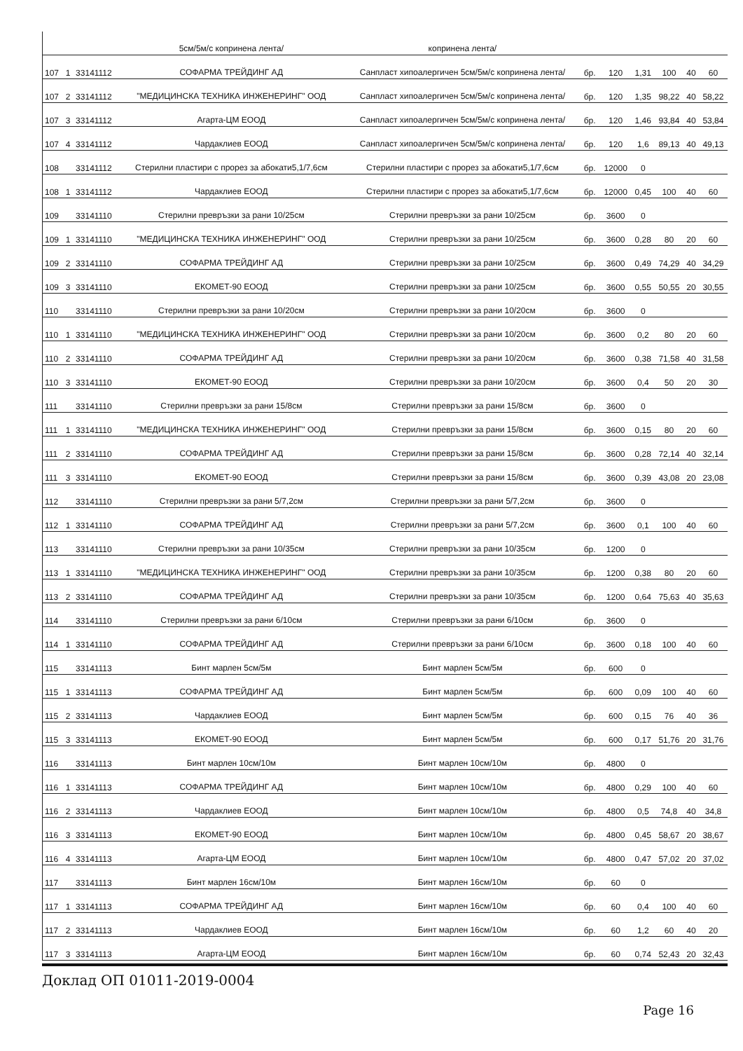| | | | 5см/5м/с копринена лента/ | копринена лента/ | | | | | | |
| 107 | 1 | 33141112 | СОФАРМА ТРЕЙДИНГ АД | Санпласт хипоалергичен 5см/5м/с копринена лента/ | бр. | 120 | 1,31 | 100 | 40 | 60 |
| 107 | 2 | 33141112 | "МЕДИЦИНСКА ТЕХНИКА ИНЖЕНЕРИНГ" ООД | Санпласт хипоалергичен 5см/5м/с копринена лента/ | бр. | 120 | 1,35 | 98,22 | 40 | 58,22 |
| 107 | 3 | 33141112 | Агарта-ЦМ ЕООД | Санпласт хипоалергичен 5см/5м/с копринена лента/ | бр. | 120 | 1,46 | 93,84 | 40 | 53,84 |
| 107 | 4 | 33141112 | Чардаклиев ЕООД | Санпласт хипоалергичен 5см/5м/с копринена лента/ | бр. | 120 | 1,6 | 89,13 | 40 | 49,13 |
| 108 | | 33141112 | Стерилни пластири с прорез за абокати5,1/7,6см | Стерилни пластири с прорез за абокати5,1/7,6см | бр. | 12000 | 0 | | | |
| 108 | 1 | 33141112 | Чардаклиев ЕООД | Стерилни пластири с прорез за абокати5,1/7,6см | бр. | 12000 | 0,45 | 100 | 40 | 60 |
| 109 | | 33141110 | Стерилни превръзки за рани 10/25см | Стерилни превръзки за рани 10/25см | бр. | 3600 | 0 | | | |
| 109 | 1 | 33141110 | "МЕДИЦИНСКА ТЕХНИКА ИНЖЕНЕРИНГ" ООД | Стерилни превръзки за рани 10/25см | бр. | 3600 | 0,28 | 80 | 20 | 60 |
| 109 | 2 | 33141110 | СОФАРМА ТРЕЙДИНГ АД | Стерилни превръзки за рани 10/25см | бр. | 3600 | 0,49 | 74,29 | 40 | 34,29 |
| 109 | 3 | 33141110 | ЕКОМЕТ-90 ЕООД | Стерилни превръзки за рани 10/25см | бр. | 3600 | 0,55 | 50,55 | 20 | 30,55 |
| 110 | | 33141110 | Стерилни превръзки за рани 10/20см | Стерилни превръзки за рани 10/20см | бр. | 3600 | 0 | | | |
| 110 | 1 | 33141110 | "МЕДИЦИНСКА ТЕХНИКА ИНЖЕНЕРИНГ" ООД | Стерилни превръзки за рани 10/20см | бр. | 3600 | 0,2 | 80 | 20 | 60 |
| 110 | 2 | 33141110 | СОФАРМА ТРЕЙДИНГ АД | Стерилни превръзки за рани 10/20см | бр. | 3600 | 0,38 | 71,58 | 40 | 31,58 |
| 110 | 3 | 33141110 | ЕКОМЕТ-90 ЕООД | Стерилни превръзки за рани 10/20см | бр. | 3600 | 0,4 | 50 | 20 | 30 |
| 111 | | 33141110 | Стерилни превръзки за рани 15/8см | Стерилни превръзки за рани 15/8см | бр. | 3600 | 0 | | | |
| 111 | 1 | 33141110 | "МЕДИЦИНСКА ТЕХНИКА ИНЖЕНЕРИНГ" ООД | Стерилни превръзки за рани 15/8см | бр. | 3600 | 0,15 | 80 | 20 | 60 |
| 111 | 2 | 33141110 | СОФАРМА ТРЕЙДИНГ АД | Стерилни превръзки за рани 15/8см | бр. | 3600 | 0,28 | 72,14 | 40 | 32,14 |
| 111 | 3 | 33141110 | ЕКОМЕТ-90 ЕООД | Стерилни превръзки за рани 15/8см | бр. | 3600 | 0,39 | 43,08 | 20 | 23,08 |
| 112 | | 33141110 | Стерилни превръзки за рани 5/7,2см | Стерилни превръзки за рани 5/7,2см | бр. | 3600 | 0 | | | |
| 112 | 1 | 33141110 | СОФАРМА ТРЕЙДИНГ АД | Стерилни превръзки за рани 5/7,2см | бр. | 3600 | 0,1 | 100 | 40 | 60 |
| 113 | | 33141110 | Стерилни превръзки за рани 10/35см | Стерилни превръзки за рани 10/35см | бр. | 1200 | 0 | | | |
| 113 | 1 | 33141110 | "МЕДИЦИНСКА ТЕХНИКА ИНЖЕНЕРИНГ" ООД | Стерилни превръзки за рани 10/35см | бр. | 1200 | 0,38 | 80 | 20 | 60 |
| 113 | 2 | 33141110 | СОФАРМА ТРЕЙДИНГ АД | Стерилни превръзки за рани 10/35см | бр. | 1200 | 0,64 | 75,63 | 40 | 35,63 |
| 114 | | 33141110 | Стерилни превръзки за рани 6/10см | Стерилни превръзки за рани 6/10см | бр. | 3600 | 0 | | | |
| 114 | 1 | 33141110 | СОФАРМА ТРЕЙДИНГ АД | Стерилни превръзки за рани 6/10см | бр. | 3600 | 0,18 | 100 | 40 | 60 |
| 115 | | 33141113 | Бинт марлен 5см/5м | Бинт марлен 5см/5м | бр. | 600 | 0 | | | |
| 115 | 1 | 33141113 | СОФАРМА ТРЕЙДИНГ АД | Бинт марлен 5см/5м | бр. | 600 | 0,09 | 100 | 40 | 60 |
| 115 | 2 | 33141113 | Чардаклиев ЕООД | Бинт марлен 5см/5м | бр. | 600 | 0,15 | 76 | 40 | 36 |
| 115 | 3 | 33141113 | ЕКОМЕТ-90 ЕООД | Бинт марлен 5см/5м | бр. | 600 | 0,17 | 51,76 | 20 | 31,76 |
| 116 | | 33141113 | Бинт марлен 10см/10м | Бинт марлен 10см/10м | бр. | 4800 | 0 | | | |
| 116 | 1 | 33141113 | СОФАРМА ТРЕЙДИНГ АД | Бинт марлен 10см/10м | бр. | 4800 | 0,29 | 100 | 40 | 60 |
| 116 | 2 | 33141113 | Чардаклиев ЕООД | Бинт марлен 10см/10м | бр. | 4800 | 0,5 | 74,8 | 40 | 34,8 |
| 116 | 3 | 33141113 | ЕКОМЕТ-90 ЕООД | Бинт марлен 10см/10м | бр. | 4800 | 0,45 | 58,67 | 20 | 38,67 |
| 116 | 4 | 33141113 | Агарта-ЦМ ЕООД | Бинт марлен 10см/10м | бр. | 4800 | 0,47 | 57,02 | 20 | 37,02 |
| 117 | | 33141113 | Бинт марлен 16см/10м | Бинт марлен 16см/10м | бр. | 60 | 0 | | | |
| 117 | 1 | 33141113 | СОФАРМА ТРЕЙДИНГ АД | Бинт марлен 16см/10м | бр. | 60 | 0,4 | 100 | 40 | 60 |
| 117 | 2 | 33141113 | Чардаклиев ЕООД | Бинт марлен 16см/10м | бр. | 60 | 1,2 | 60 | 40 | 20 |
| 117 | 3 | 33141113 | Агарта-ЦМ ЕООД | Бинт марлен 16см/10м | бр. | 60 | 0,74 | 52,43 | 20 | 32,43 |
Доклад ОП 01011-2019-0004
Page 16